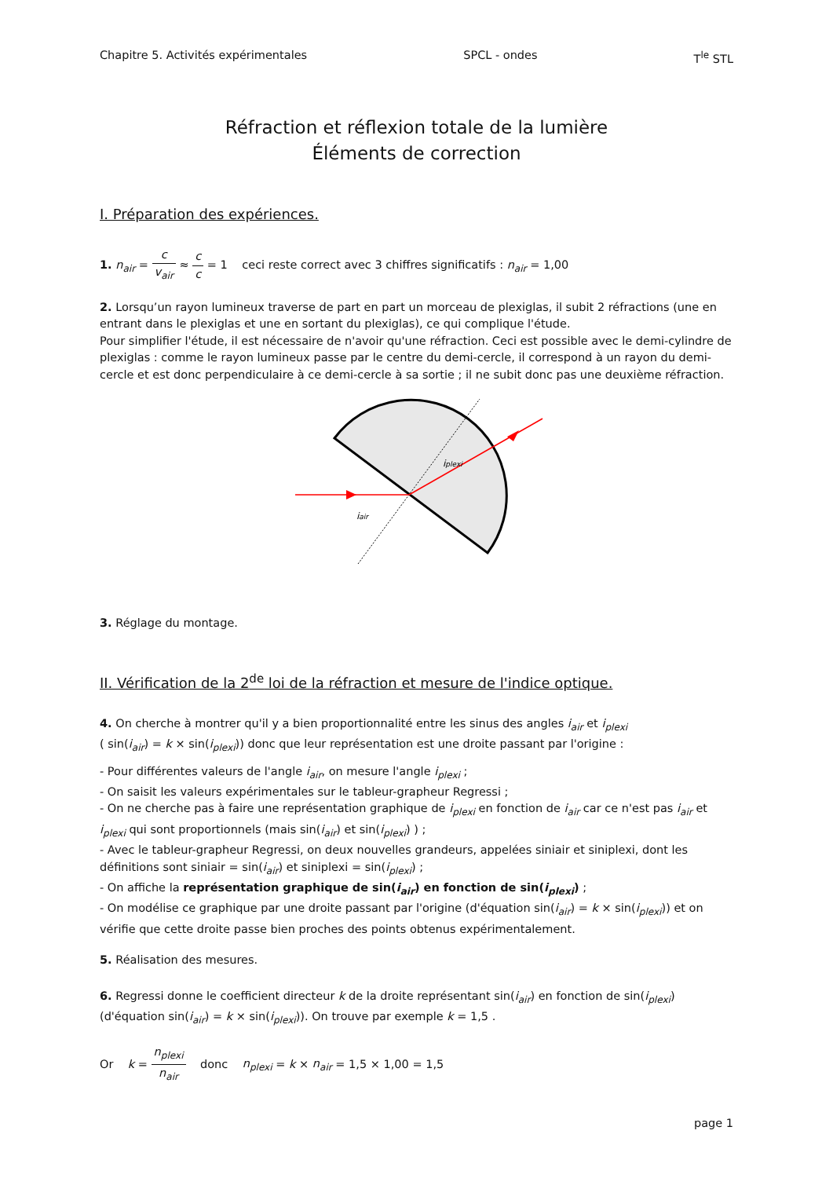Chapitre 5. Activités expérimentales SPCL - ondes T<sup>le</sup> STL
Réfraction et réflexion totale de la lumière
Éléments de correction
I. Préparation des expériences.
1. n<sub>air</sub> = c v<sub>air</sub> ≈ c c = 1 ceci reste correct avec 3 chiffres significatifs : n<sub>air</sub> = 1,00
2. Lorsqu’un rayon lumineux traverse de part en part un morceau de plexiglas, il subit 2 réfractions (une en entrant dans le plexiglas et une en sortant du plexiglas), ce qui complique l'étude.
Pour simplifier l'étude, il est nécessaire de n'avoir qu'une réfraction. Ceci est possible avec le demi-cylindre de plexiglas : comme le rayon lumineux passe par le centre du demi-cercle, il correspond à un rayon du demi-cercle et est donc perpendiculaire à ce demi-cercle à sa sortie ; il ne subit donc pas une deuxième réfraction.
iplexi
iair
3. Réglage du montage.
II. Vérification de la 2<sup>de</sup> loi de la réfraction et mesure de l'indice optique.
4. On cherche à montrer qu'il y a bien proportionnalité entre les sinus des angles i<sub>air</sub> et i<sub>plexi</sub>
( sin(i<sub>air</sub>) = k × sin(i<sub>plexi</sub>)) donc que leur représentation est une droite passant par l'origine :
- Pour différentes valeurs de l'angle i<sub>air</sub>, on mesure l'angle i<sub>plexi</sub> ;
- On saisit les valeurs expérimentales sur le tableur-grapheur Regressi ;
- On ne cherche pas à faire une représentation graphique de i<sub>plexi</sub> en fonction de i<sub>air</sub> car ce n'est pas i<sub>air</sub> et i<sub>plexi</sub> qui sont proportionnels (mais sin(i<sub>air</sub>) et sin(i<sub>plexi</sub>) ) ;
- Avec le tableur-grapheur Regressi, on deux nouvelles grandeurs, appelées siniair et siniplexi, dont les définitions sont siniair = sin(i<sub>air</sub>) et siniplexi = sin(i<sub>plexi</sub>) ;
- On affiche la représentation graphique de sin(i<sub>air</sub>) en fonction de sin(i<sub>plexi</sub>) ;
- On modélise ce graphique par une droite passant par l'origine (d'équation sin(i<sub>air</sub>) = k × sin(i<sub>plexi</sub>)) et on vérifie que cette droite passe bien proches des points obtenus expérimentalement.
5. Réalisation des mesures.
6. Regressi donne le coefficient directeur k de la droite représentant sin(i<sub>air</sub>) en fonction de sin(i<sub>plexi</sub>)
(d'équation sin(i<sub>air</sub>) = k × sin(i<sub>plexi</sub>)). On trouve par exemple k = 1,5 .
Or k = n<sub>plexi</sub> n<sub>air</sub> donc n<sub>plexi</sub> = k × n<sub>air</sub> = 1,5 × 1,00 = 1,5
page 1